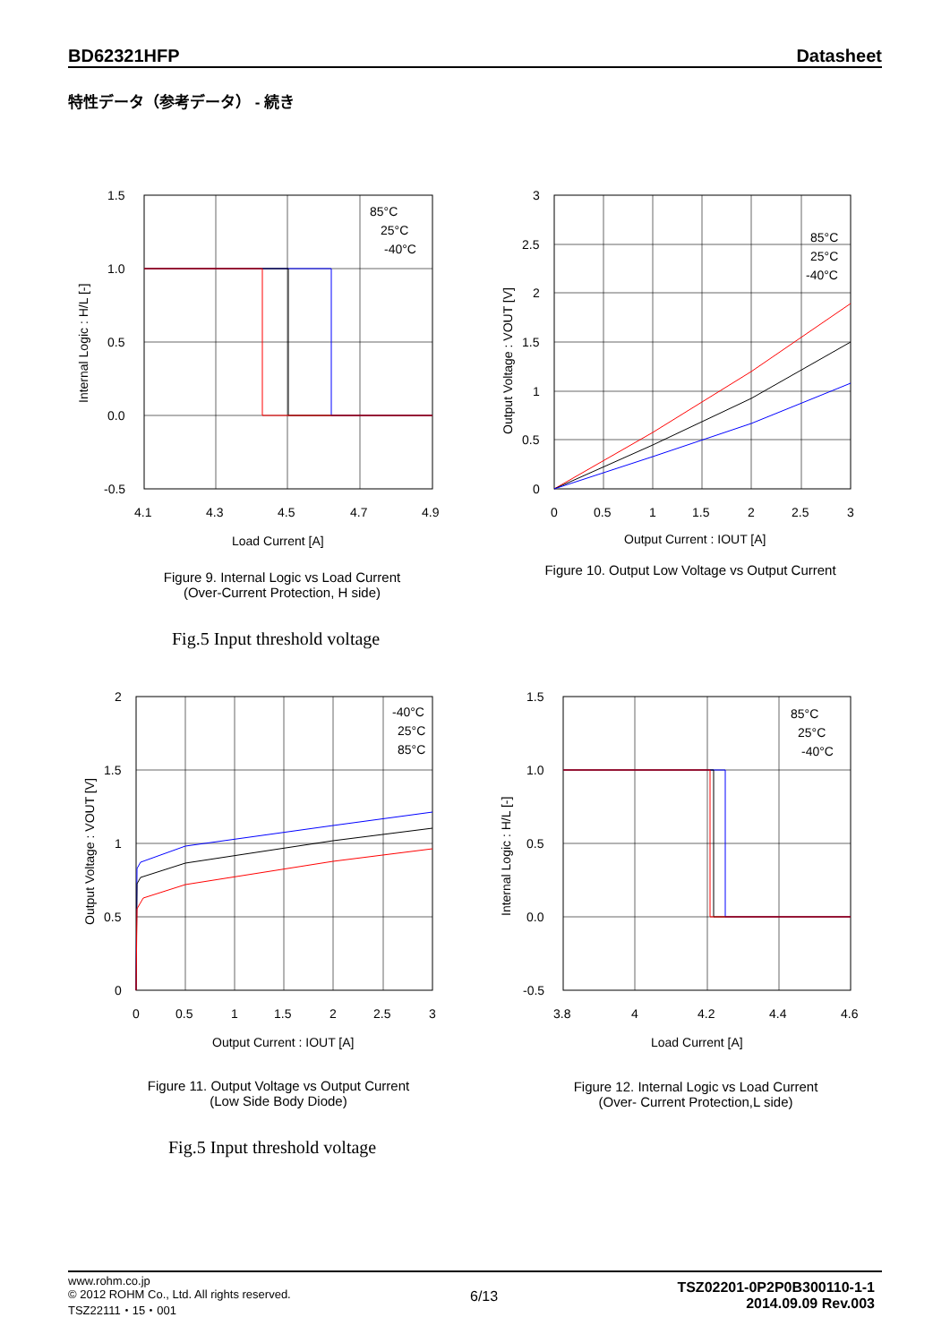BD62321HFP Datasheet
特性データ（参考データ） - 続き
1.5
1.0
0.5
0.0
-0.5
4.1
4.3
4.5
4.7
4.9
Load Current [A]
85°C
25°C
-40°C
Internal Logic : H/L [-]
Figure 9. Internal Logic vs Load Current
(Over-Current Protection, H side)
Fig.5 Input threshold voltage
3
2.5
2
1.5
1
0.5
0
0
0.5
1
1.5
2
2.5
3
Output Current : IOUT [A]
85°C
25°C
-40°C
Output Voltage : VOUT [V]
Figure 10. Output Low Voltage vs Output Current
2
1.5
1
0.5
0
0
0.5
1
1.5
2
2.5
3
Output Current : IOUT [A]
-40°C
25°C
85°C
Output Voltage : VOUT [V]
Figure 11. Output Voltage vs Output Current
(Low Side Body Diode)
Fig.5 Input threshold voltage
1.5
1.0
0.5
0.0
-0.5
3.8
4
4.2
4.4
4.6
Load Current [A]
85°C
25°C
-40°C
Internal Logic : H/L [-]
Figure 12. Internal Logic vs Load Current
(Over- Current Protection,L side)
www.rohm.co.jp
© 2012 ROHM Co., Ltd. All rights reserved.
TSZ22111・15・001
6/13
TSZ02201-0P2P0B300110-1-1
2014.09.09 Rev.003